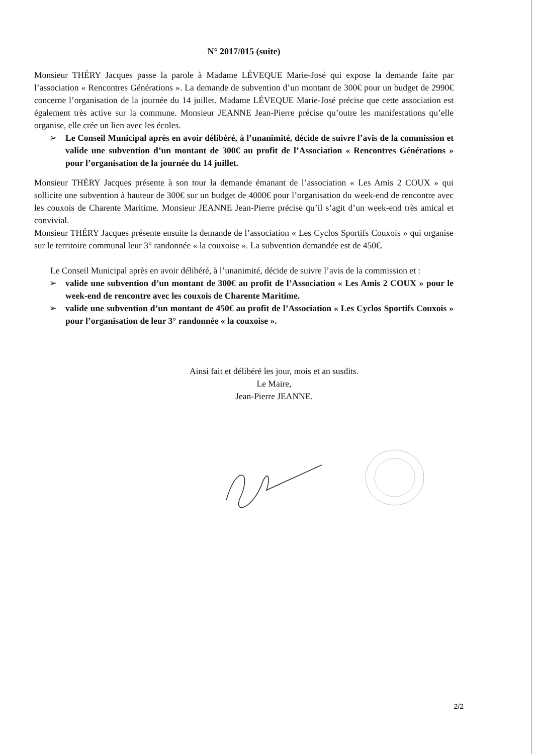N° 2017/015 (suite)
Monsieur THÉRY Jacques passe la parole à Madame LÉVEQUE Marie-José qui expose la demande faite par l’association « Rencontres Générations ». La demande de subvention d’un montant de 300€ pour un budget de 2990€ concerne l’organisation de la journée du 14 juillet. Madame LÉVEQUE Marie-José précise que cette association est également très active sur la commune. Monsieur JEANNE Jean-Pierre précise qu’outre les manifestations qu’elle organise, elle crée un lien avec les écoles.
➢ Le Conseil Municipal après en avoir délibéré, à l’unanimité, décide de suivre l’avis de la commission et valide une subvention d’un montant de 300€ au profit de l’Association « Rencontres Générations » pour l’organisation de la journée du 14 juillet.
Monsieur THÉRY Jacques présente à son tour la demande émanant de l’association « Les Amis 2 COUX » qui sollicite une subvention à hauteur de 300€ sur un budget de 4000€ pour l’organisation du week-end de rencontre avec les couxois de Charente Maritime. Monsieur JEANNE Jean-Pierre précise qu’il s’agit d’un week-end très amical et convivial.
Monsieur THÉRY Jacques présente ensuite la demande de l’association « Les Cyclos Sportifs Couxois » qui organise sur le territoire communal leur 3° randonnée « la couxoise ». La subvention demandée est de 450€.
Le Conseil Municipal après en avoir délibéré, à l’unanimité, décide de suivre l’avis de la commission et :
➢ valide une subvention d’un montant de 300€ au profit de l’Association « Les Amis 2 COUX » pour le week-end de rencontre avec les couxois de Charente Maritime.
➢ valide une subvention d’un montant de 450€ au profit de l’Association « Les Cyclos Sportifs Couxois » pour l’organisation de leur 3° randonnée « la couxoise ».
Ainsi fait et délibéré les jour, mois et an susdits.
Le Maire,
Jean-Pierre JEANNE.
2/2